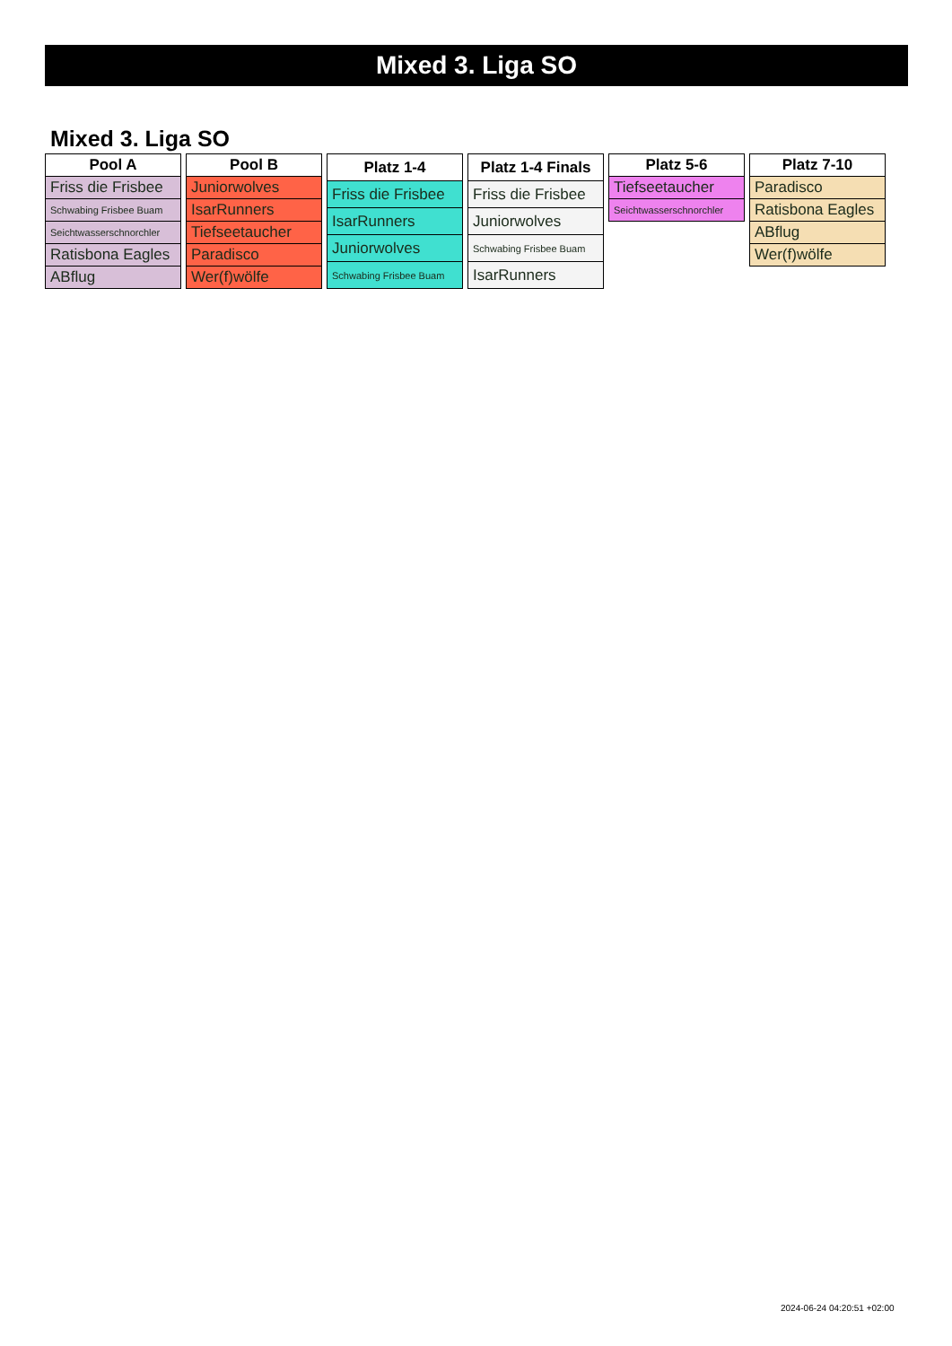Mixed 3. Liga SO
Mixed 3. Liga SO
| Pool A |
| --- |
| Friss die Frisbee |
| Schwabing Frisbee Buam |
| Seichtwasserschnorchler |
| Ratisbona Eagles |
| ABflug |
| Pool B |
| --- |
| Juniorwolves |
| IsarRunners |
| Tiefseetaucher |
| Paradisco |
| Wer(f)wölfe |
| Platz 1-4 |
| --- |
| Friss die Frisbee |
| IsarRunners |
| Juniorwolves |
| Schwabing Frisbee Buam |
| Platz 1-4 Finals |
| --- |
| Friss die Frisbee |
| Juniorwolves |
| Schwabing Frisbee Buam |
| IsarRunners |
| Platz 5-6 |
| --- |
| Tiefseetaucher |
| Seichtwasserschnorchler |
| Platz 7-10 |
| --- |
| Paradisco |
| Ratisbona Eagles |
| ABflug |
| Wer(f)wölfe |
2024-06-24 04:20:51 +02:00